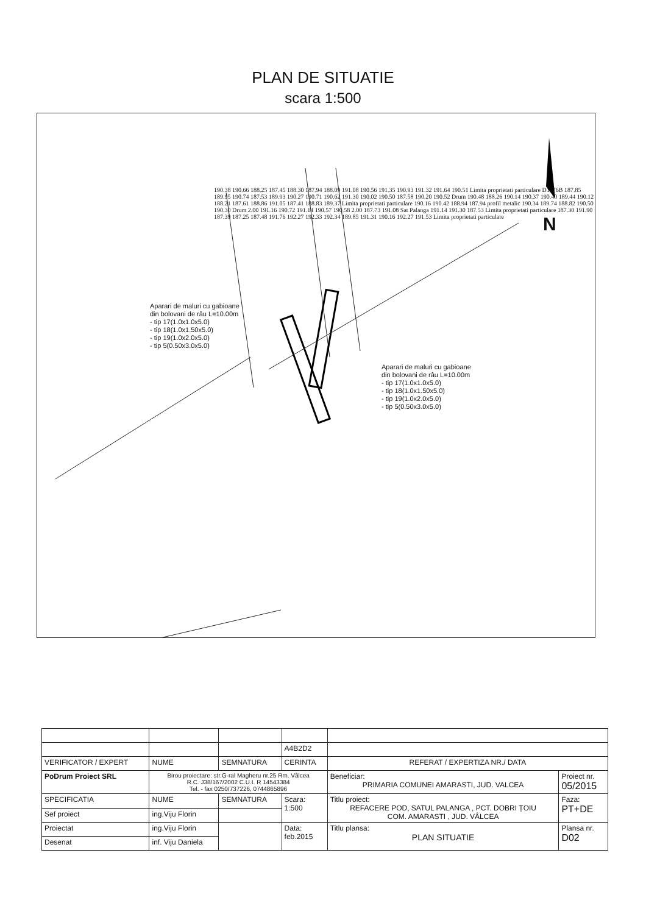PLAN DE SITUATIE
scara 1:500
N
Aparari de maluri cu gabioane
din bolovani de râu L=10.00m
- tip 17(1.0x1.0x5.0)
- tip 18(1.0x1.50x5.0)
- tip 19(1.0x2.0x5.0)
- tip 5(0.50x3.0x5.0)
Aparari de maluri cu gabioane
din bolovani de râu L=10.00m
- tip 17(1.0x1.0x5.0)
- tip 18(1.0x1.50x5.0)
- tip 19(1.0x2.0x5.0)
- tip 5(0.50x3.0x5.0)
190.38 190.66 188.25 187.45 188.30 187.94 188.09 191.08 190.56 191.35 190.93 191.32 191.64 190.51 Limita proprietati particulare D1676B 187.85 189.95 190.74 187.53 189.93 190.27 190.71 190.62 191.30 190.02 190.50 187.58 190.20 190.52 Drum 190.48 188.26 190.14 190.37 190.40 189.44 190.12 188.21 187.61 188.86 191.05 187.41 188.83 189.37 Limita proprietati particulare 190.16 190.42 188.94 187.94 profil metalic 190.34 189.74 188.82 190.50 190.30 Drum 2.00 191.16 190.72 191.14 190.57 190.58 2.00 187.73 191.08 Sat Palanga 191.14 191.30 187.53 Limita proprietati particulare 187.30 191.90 187.39 187.25 187.48 191.76 192.27 192.33 192.34 189.85 191.31 190.16 192.27 191.53 Limita proprietati particulare
| | | | A4B2D2 | | |
| VERIFICATOR / EXPERT | NUME | SEMNATURA | CERINTA | REFERAT / EXPERTIZA NR./ DATA | |
| PoDrum Proiect SRL | Birou proiectare: str.G-ral Magheru nr.25 Rm. Vâlcea R.C. J38/167/2002 C.U.I. R 14543384 Tel. - fax 0250/737226, 0744865896 | | | Beneficiar: PRIMARIA COMUNEI AMARASTI, JUD. VALCEA | Proiect nr. 05/2015 |
| SPECIFICATIA | NUME | SEMNATURA | Scara: 1:500 | Titlu proiect: REFACERE POD, SATUL PALANGA , PCT. DOBRI ȚOIU COM. AMARASTI , JUD. VÂLCEA | Faza: PT+DE |
| Sef proiect | ing.Viju Florin | | | | |
| Proiectat | ing.Viju Florin | | Data: feb.2015 | Titlu plansa: PLAN SITUATIE | Plansa nr. D02 |
| Desenat | inf. Viju Daniela | | | | |